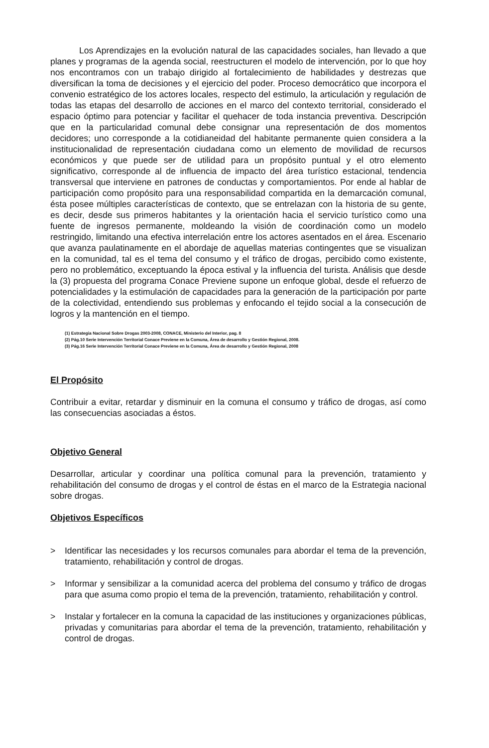Los Aprendizajes en la evolución natural de las capacidades sociales, han llevado a que planes y programas de la agenda social, reestructuren el modelo de intervención, por lo que hoy nos encontramos con un trabajo dirigido al fortalecimiento de habilidades y destrezas que diversifican la toma de decisiones y el ejercicio del poder. Proceso democrático que incorpora el convenio estratégico de los actores locales, respecto del estimulo, la articulación y regulación de todas las etapas del desarrollo de acciones en el marco del contexto territorial, considerado el espacio óptimo para potenciar y facilitar el quehacer de toda instancia preventiva. Descripción que en la particularidad comunal debe consignar una representación de dos momentos decidores; uno corresponde a la cotidianeidad del habitante permanente quien considera a la institucionalidad de representación ciudadana como un elemento de movilidad de recursos económicos y que puede ser de utilidad para un propósito puntual y el otro elemento significativo, corresponde al de influencia de impacto del área turístico estacional, tendencia transversal que interviene en patrones de conductas y comportamientos. Por ende al hablar de participación como propósito para una responsabilidad compartida en la demarcación comunal, ésta posee múltiples características de contexto, que se entrelazan con la historia de su gente, es decir, desde sus primeros habitantes y la orientación hacia el servicio turístico como una fuente de ingresos permanente, moldeando la visión de coordinación como un modelo restringido, limitando una efectiva interrelación entre los actores asentados en el área. Escenario que avanza paulatinamente en el abordaje de aquellas materias contingentes que se visualizan en la comunidad, tal es el tema del consumo y el tráfico de drogas, percibido como existente, pero no problemático, exceptuando la época estival y la influencia del turista. Análisis que desde la (3) propuesta del programa Conace Previene supone un enfoque global, desde el refuerzo de potencialidades y la estimulación de capacidades para la generación de la participación por parte de la colectividad, entendiendo sus problemas y enfocando el tejido social a la consecución de logros y la mantención en el tiempo.
(1) Estrategia Nacional Sobre Drogas 2003-2008, CONACE, Ministerio del Interior, pag. 8
(2) Pág.10 Serie Intervención Territorial Conace Previene en la Comuna, Área de desarrollo y Gestión Regional, 2008.
(3) Pág.16 Serie Intervención Territorial Conace Previene en la Comuna, Área de desarrollo y Gestión Regional, 2008
El Propósito
Contribuir a evitar, retardar y disminuir en la comuna el consumo y tráfico de drogas, así como las consecuencias asociadas a éstos.
Objetivo General
Desarrollar, articular y coordinar una política comunal para la prevención, tratamiento y rehabilitación del consumo de drogas y el control de éstas en el marco de la Estrategia nacional sobre drogas.
Objetivos Específicos
> Identificar las necesidades y los recursos comunales para abordar el tema de la prevención, tratamiento, rehabilitación y control de drogas.
> Informar y sensibilizar a la comunidad acerca del problema del consumo y tráfico de drogas para que asuma como propio el tema de la prevención, tratamiento, rehabilitación y control.
> Instalar y fortalecer en la comuna la capacidad de las instituciones y organizaciones públicas, privadas y comunitarias para abordar el tema de la prevención, tratamiento, rehabilitación y control de drogas.